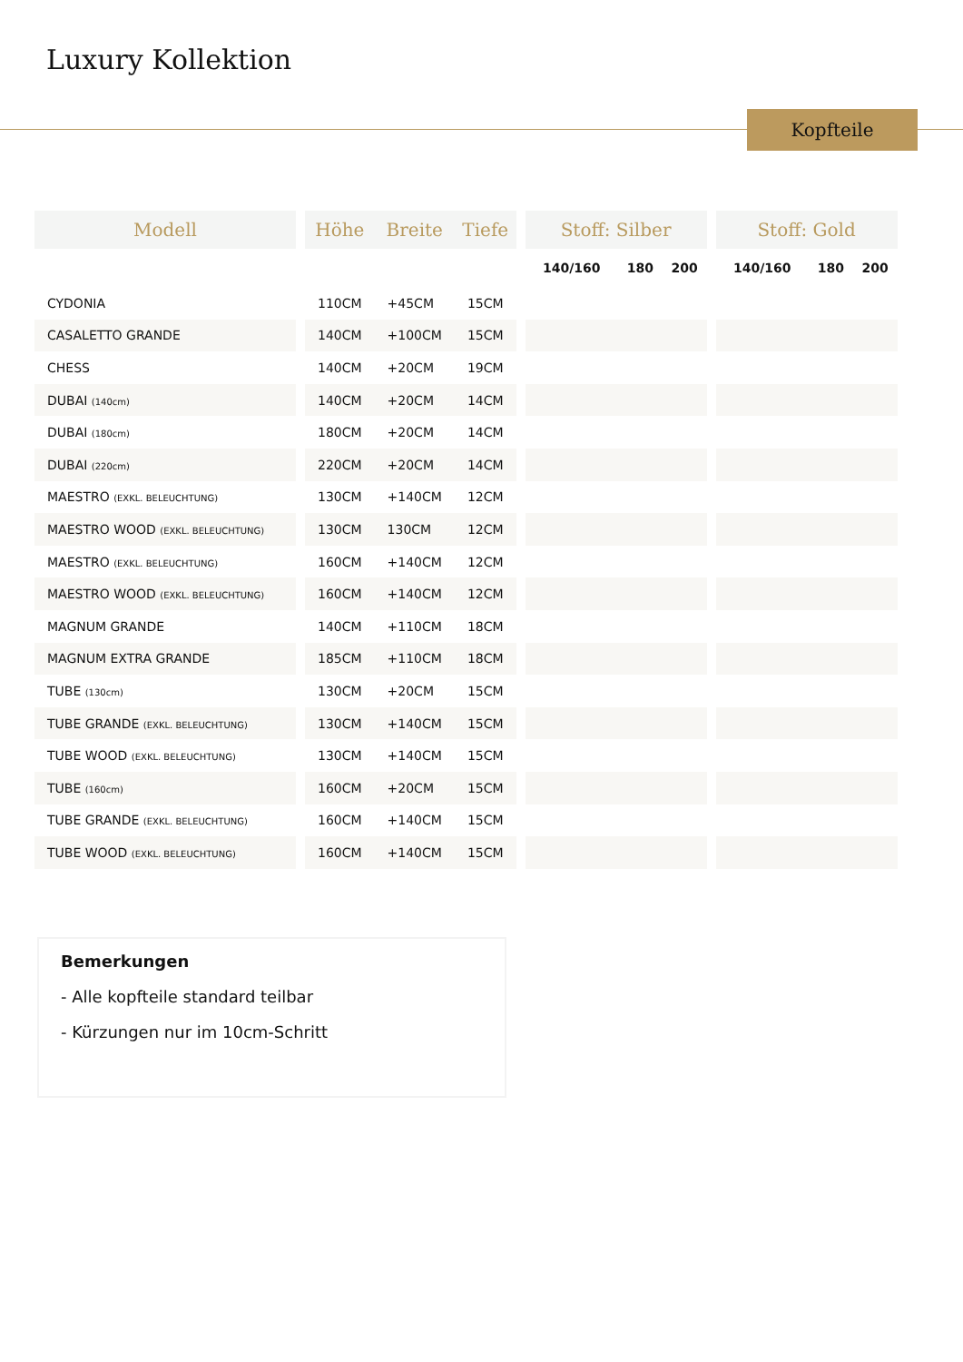Luxury Kollektion
Kopfteile
| Modell | | Höhe | Breite | Tiefe | | Stoff: Silber | | | | Stoff: Gold | | |
| --- | --- | --- | --- | --- | --- | --- | --- | --- | --- | --- | --- | --- |
| | | | | | | 140/160 | 180 | 200 | | 140/160 | 180 | 200 |
| CYDONIA | | 110CM | +45CM | 15CM | | | | | | | | |
| CASALETTO GRANDE | | 140CM | +100CM | 15CM | | | | | | | | |
| CHESS | | 140CM | +20CM | 19CM | | | | | | | | |
| DUBAI (140cm) | | 140CM | +20CM | 14CM | | | | | | | | |
| DUBAI (180cm) | | 180CM | +20CM | 14CM | | | | | | | | |
| DUBAI (220cm) | | 220CM | +20CM | 14CM | | | | | | | | |
| MAESTRO (EXKL. BELEUCHTUNG) | | 130CM | +140CM | 12CM | | | | | | | | |
| MAESTRO WOOD (EXKL. BELEUCHTUNG) | | 130CM | 130CM | 12CM | | | | | | | | |
| MAESTRO (EXKL. BELEUCHTUNG) | | 160CM | +140CM | 12CM | | | | | | | | |
| MAESTRO WOOD (EXKL. BELEUCHTUNG) | | 160CM | +140CM | 12CM | | | | | | | | |
| MAGNUM GRANDE | | 140CM | +110CM | 18CM | | | | | | | | |
| MAGNUM EXTRA GRANDE | | 185CM | +110CM | 18CM | | | | | | | | |
| TUBE (130cm) | | 130CM | +20CM | 15CM | | | | | | | | |
| TUBE GRANDE (EXKL. BELEUCHTUNG) | | 130CM | +140CM | 15CM | | | | | | | | |
| TUBE WOOD (EXKL. BELEUCHTUNG) | | 130CM | +140CM | 15CM | | | | | | | | |
| TUBE (160cm) | | 160CM | +20CM | 15CM | | | | | | | | |
| TUBE GRANDE (EXKL. BELEUCHTUNG) | | 160CM | +140CM | 15CM | | | | | | | | |
| TUBE WOOD (EXKL. BELEUCHTUNG) | | 160CM | +140CM | 15CM | | | | | | | | |
Bemerkungen
- Alle kopfteile standard teilbar
- Kürzungen nur im 10cm-Schritt